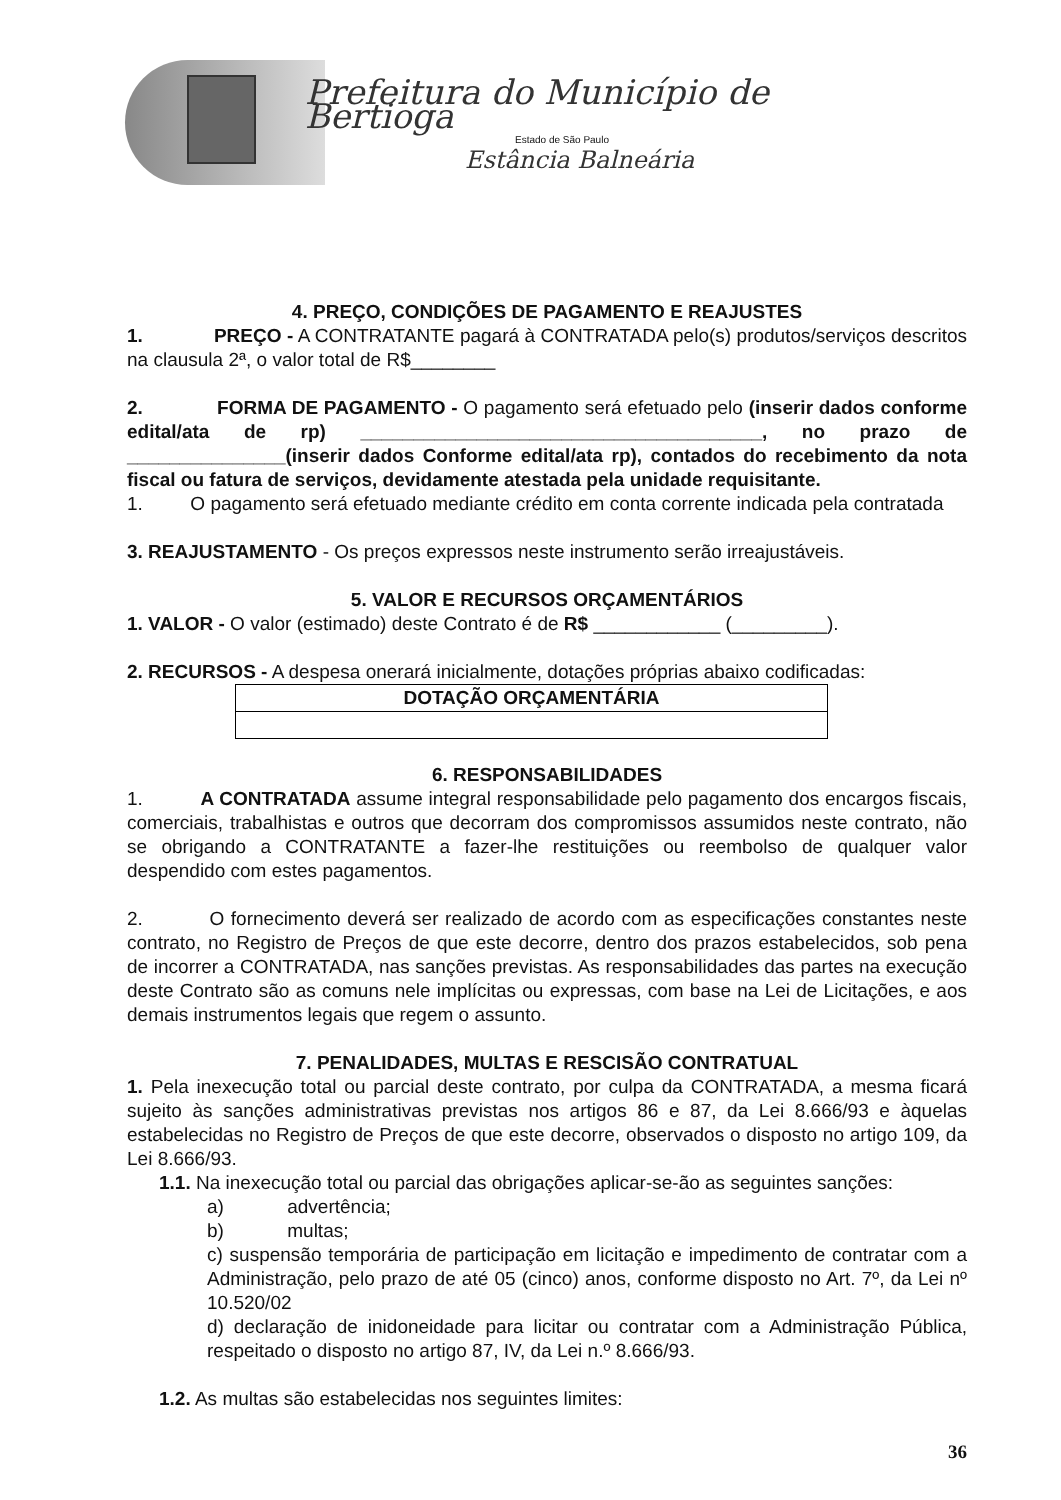Prefeitura do Município de Bertioga
Estado de São Paulo
Estância Balneária
4. PREÇO, CONDIÇÕES DE PAGAMENTO E REAJUSTES
1. PREÇO - A CONTRATANTE pagará à CONTRATADA pelo(s) produtos/serviços descritos na clausula 2ª, o valor total de R$________
2. FORMA DE PAGAMENTO - O pagamento será efetuado pelo (inserir dados conforme edital/ata de rp) ______________________________________, no prazo de _______________(inserir dados Conforme edital/ata rp), contados do recebimento da nota fiscal ou fatura de serviços, devidamente atestada pela unidade requisitante.
1. O pagamento será efetuado mediante crédito em conta corrente indicada pela contratada
3. REAJUSTAMENTO - Os preços expressos neste instrumento serão irreajustáveis.
5. VALOR E RECURSOS ORÇAMENTÁRIOS
1. VALOR - O valor (estimado) deste Contrato é de R$ ____________ (_________).
2. RECURSOS - A despesa onerará inicialmente, dotações próprias abaixo codificadas:
| DOTAÇÃO ORÇAMENTÁRIA |
6. RESPONSABILIDADES
1. A CONTRATADA assume integral responsabilidade pelo pagamento dos encargos fiscais, comerciais, trabalhistas e outros que decorram dos compromissos assumidos neste contrato, não se obrigando a CONTRATANTE a fazer-lhe restituições ou reembolso de qualquer valor despendido com estes pagamentos.
2. O fornecimento deverá ser realizado de acordo com as especificações constantes neste contrato, no Registro de Preços de que este decorre, dentro dos prazos estabelecidos, sob pena de incorrer a CONTRATADA, nas sanções previstas. As responsabilidades das partes na execução deste Contrato são as comuns nele implícitas ou expressas, com base na Lei de Licitações, e aos demais instrumentos legais que regem o assunto.
7. PENALIDADES, MULTAS E RESCISÃO CONTRATUAL
1. Pela inexecução total ou parcial deste contrato, por culpa da CONTRATADA, a mesma ficará sujeito às sanções administrativas previstas nos artigos 86 e 87, da Lei 8.666/93 e àquelas estabelecidas no Registro de Preços de que este decorre, observados o disposto no artigo 109, da Lei 8.666/93.
1.1. Na inexecução total ou parcial das obrigações aplicar-se-ão as seguintes sanções:
a) advertência;
b) multas;
c) suspensão temporária de participação em licitação e impedimento de contratar com a Administração, pelo prazo de até 05 (cinco) anos, conforme disposto no Art. 7º, da Lei nº 10.520/02
d) declaração de inidoneidade para licitar ou contratar com a Administração Pública, respeitado o disposto no artigo 87, IV, da Lei n.º 8.666/93.
1.2. As multas são estabelecidas nos seguintes limites:
36